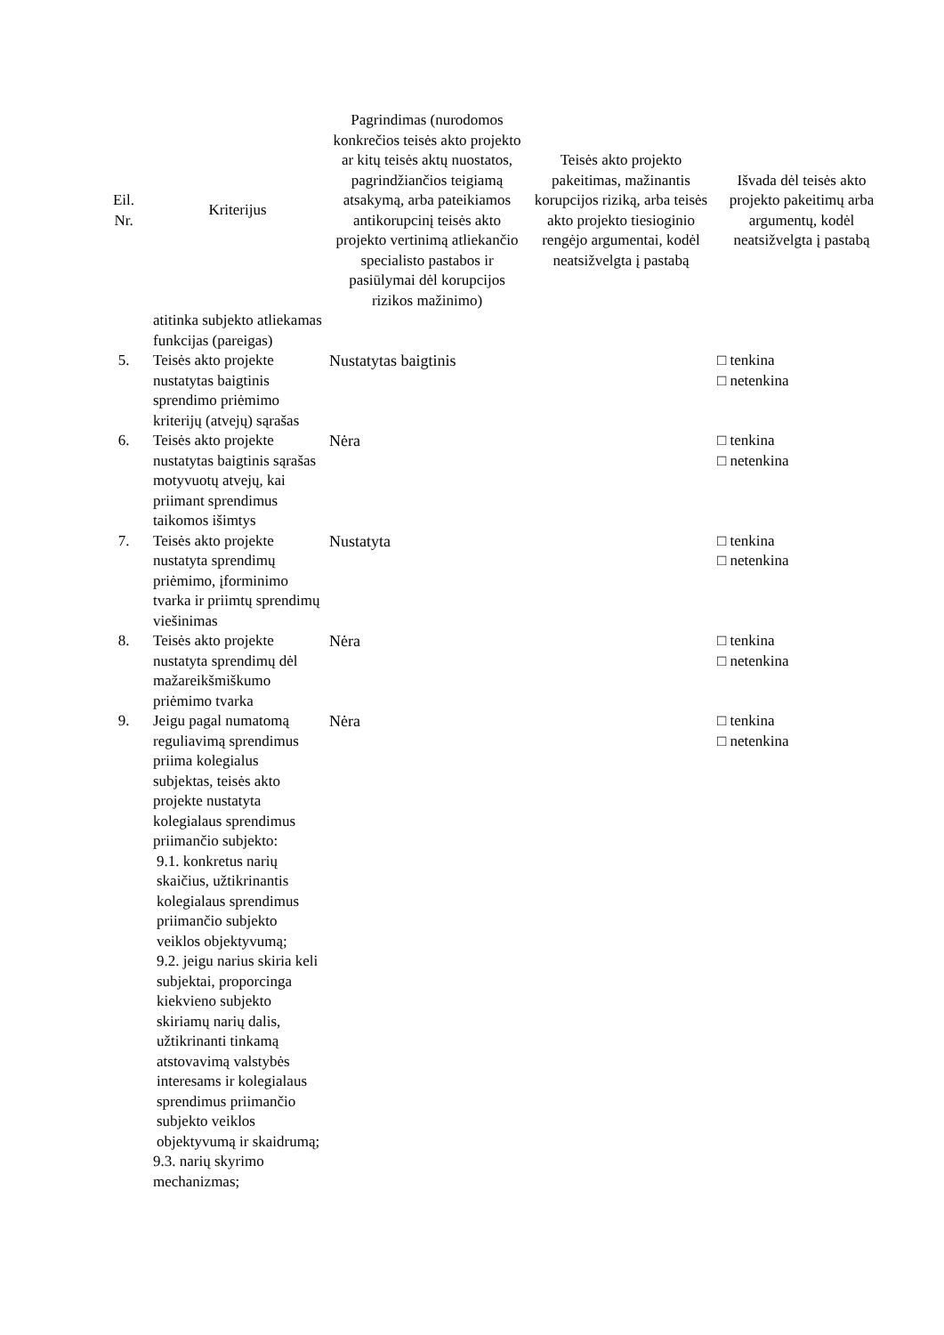| Eil. Nr. | Kriterijus | Pagrindimas (nurodomos konkrečios teisės akto projekto ar kitų teisės aktų nuostatos, pagrindžiančios teigiamą atsakymą, arba pateikiamos antikorupcinį teisės akto projekto vertinimą atliekančio specialisto pastabos ir pasiūlymai dėl korupcijos rizikos mažinimo) | Teisės akto projekto pakeitimas, mažinantis korupcijos riziką, arba teisės akto projekto tiesioginio rengėjo argumentai, kodėl neatsižvelgta į pastabą | Išvada dėl teisės akto projekto pakeitimų arba argumentų, kodėl neatsižvelgta į pastabą |
| --- | --- | --- | --- | --- |
| | atitinka subjekto atliekamas funkcijas (pareigas) | | | |
| 5. | Teisės akto projekte nustatytas baigtinis sprendimo priėmimo kriterijų (atvejų) sąrašas | Nustatytas baigtinis | | □ tenkina □ netenkina |
| 6. | Teisės akto projekte nustatytas baigtinis sąrašas motyvuotų atvejų, kai priimant sprendimus taikomos išimtys | Nėra | | □ tenkina □ netenkina |
| 7. | Teisės akto projekte nustatyta sprendimų priėmimo, įforminimo tvarka ir priimtų sprendimų viešinimas | Nustatyta | | □ tenkina □ netenkina |
| 8. | Teisės akto projekte nustatyta sprendimų dėl mažareikšmiškumo priėmimo tvarka | Nėra | | □ tenkina □ netenkina |
| 9. | Jeigu pagal numatomą reguliavimą sprendimus priima kolegialus subjektas, teisės akto projekte nustatyta kolegialaus sprendimus priimančio subjekto: 9.1. konkretus narių skaičius, užtikrinantis kolegialaus sprendimus priimančio subjekto veiklos objektyvumą; 9.2. jeigu narius skiria keli subjektai, proporcinga kiekvieno subjekto skiriamų narių dalis, užtikrinanti tinkamą atstovavimą valstybės interesams ir kolegialaus sprendimus priimančio subjekto veiklos objektyvumą ir skaidrumą; 9.3. narių skyrimo mechanizmas; | Nėra | | □ tenkina □ netenkina |